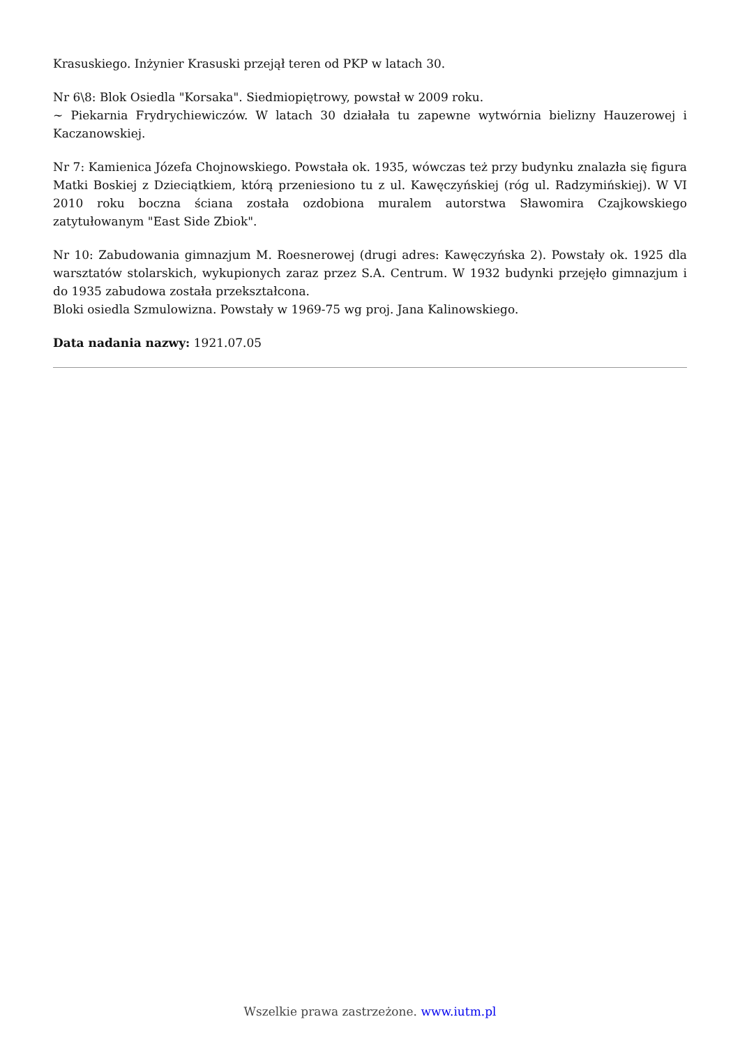Krasuskiego. Inżynier Krasuski przejął teren od PKP w latach 30.
Nr 6\8: Blok Osiedla "Korsaka". Siedmiopiętrowy, powstał w 2009 roku.
~ Piekarnia Frydrychiewiczów. W latach 30 działała tu zapewne wytwórnia bielizny Hauzerowej i Kaczanowskiej.
Nr 7: Kamienica Józefa Chojnowskiego. Powstała ok. 1935, wówczas też przy budynku znalazła się figura Matki Boskiej z Dzieciątkiem, którą przeniesiono tu z ul. Kawęczyńskiej (róg ul. Radzymińskiej). W VI 2010 roku boczna ściana została ozdobiona muralem autorstwa Sławomira Czajkowskiego zatytułowanym "East Side Zbiok".
Nr 10: Zabudowania gimnazjum M. Roesnerowej (drugi adres: Kawęczyńska 2). Powstały ok. 1925 dla warsztatów stolarskich, wykupionych zaraz przez S.A. Centrum. W 1932 budynki przejęło gimnazjum i do 1935 zabudowa została przekształcona.
Bloki osiedla Szmulowizna. Powstały w 1969-75 wg proj. Jana Kalinowskiego.
Data nadania nazwy: 1921.07.05
Wszelkie prawa zastrzeżone. www.iutm.pl